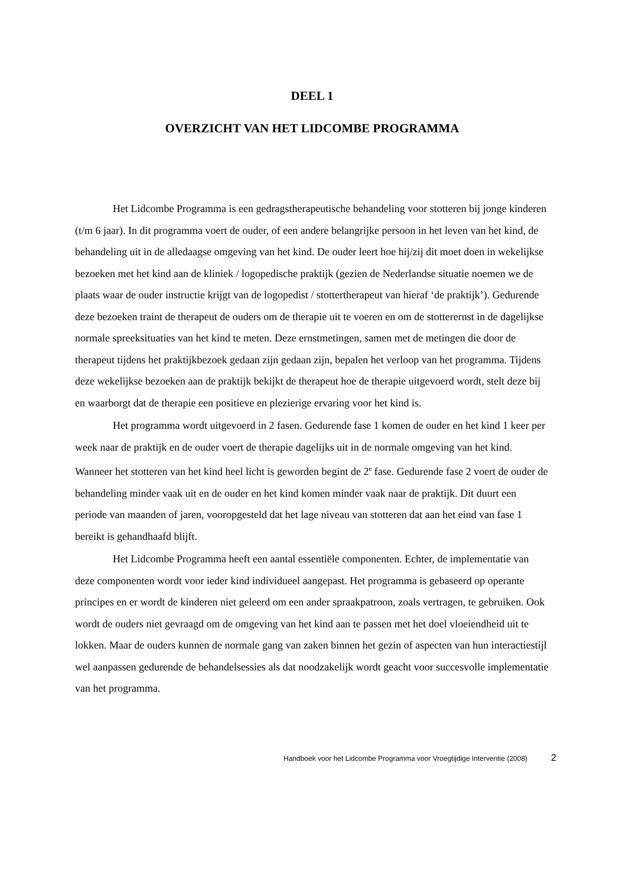DEEL 1
OVERZICHT VAN HET LIDCOMBE PROGRAMMA
Het Lidcombe Programma is een gedragstherapeutische behandeling voor stotteren bij jonge kinderen (t/m 6 jaar). In dit programma voert de ouder, of een andere belangrijke persoon in het leven van het kind, de behandeling uit in de alledaagse omgeving van het kind. De ouder leert hoe hij/zij dit moet doen in wekelijkse bezoeken met het kind aan de kliniek / logopedische praktijk (gezien de Nederlandse situatie noemen we de plaats waar de ouder instructie krijgt van de logopedist / stottertherapeut van hieraf ‘de praktijk’). Gedurende deze bezoeken traint de therapeut de ouders om de therapie uit te voeren en om de stotterernst in de dagelijkse normale spreeksituaties van het kind te meten. Deze ernstmetingen, samen met de metingen die door de therapeut tijdens het praktijkbezoek gedaan zijn gedaan zijn, bepalen het verloop van het programma. Tijdens deze wekelijkse bezoeken aan de praktijk bekijkt de therapeut hoe de therapie uitgevoerd wordt, stelt deze bij en waarborgt dat de therapie een positieve en plezierige ervaring voor het kind is.
Het programma wordt uitgevoerd in 2 fasen. Gedurende fase 1 komen de ouder en het kind 1 keer per week naar de praktijk en de ouder voert de therapie dagelijks uit in de normale omgeving van het kind. Wanneer het stotteren van het kind heel licht is geworden begint de 2<sup>e</sup> fase. Gedurende fase 2 voert de ouder de behandeling minder vaak uit en de ouder en het kind komen minder vaak naar de praktijk. Dit duurt een periode van maanden of jaren, vooropgesteld dat het lage niveau van stotteren dat aan het eind van fase 1 bereikt is gehandhaafd blijft.
Het Lidcombe Programma heeft een aantal essentiële componenten. Echter, de implementatie van deze componenten wordt voor ieder kind individueel aangepast. Het programma is gebaseerd op operante principes en er wordt de kinderen niet geleerd om een ander spraakpatroon, zoals vertragen, te gebruiken. Ook wordt de ouders niet gevraagd om de omgeving van het kind aan te passen met het doel vloeiendheid uit te lokken. Maar de ouders kunnen de normale gang van zaken binnen het gezin of aspecten van hun interactiestijl wel aanpassen gedurende de behandelsessies als dat noodzakelijk wordt geacht voor succesvolle implementatie van het programma.
Handboek voor het Lidcombe Programma voor Vroegtijdige Interventie (2008) 2